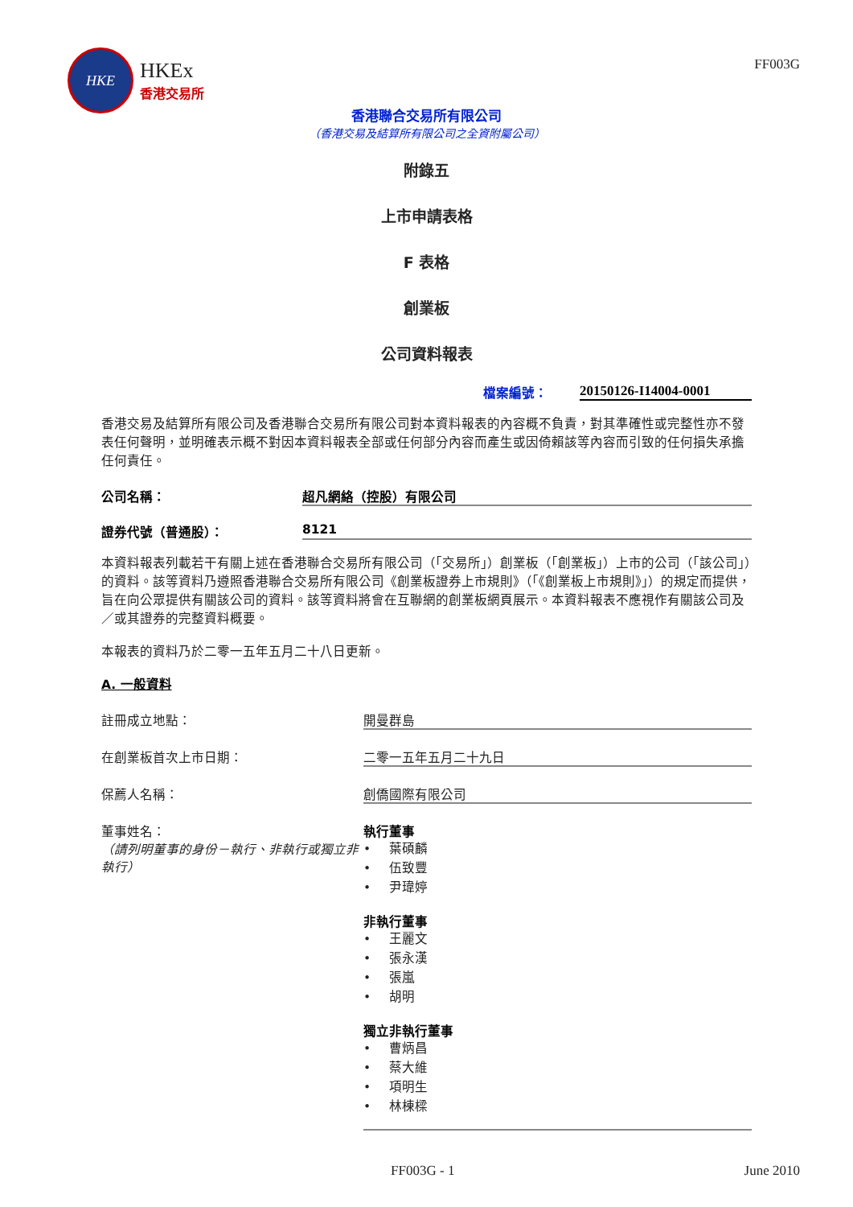HKE
HKEx
香港交易所
FF003G
香港聯合交易所有限公司
（香港交易及結算所有限公司之全資附屬公司）
附錄五
上市申請表格
F 表格
創業板
公司資料報表
檔案編號： 20150126-I14004-0001
香港交易及結算所有限公司及香港聯合交易所有限公司對本資料報表的內容概不負責，對其準確性或完整性亦不發表任何聲明，並明確表示概不對因本資料報表全部或任何部分內容而產生或因倚賴該等內容而引致的任何損失承擔任何責任。
公司名稱： 超凡網絡（控股）有限公司
證券代號（普通股）： 8121
本資料報表列載若干有關上述在香港聯合交易所有限公司（「交易所」）創業板（「創業板」）上市的公司（「該公司」）的資料。該等資料乃遵照香港聯合交易所有限公司《創業板證券上市規則》（「《創業板上市規則》」）的規定而提供，旨在向公眾提供有關該公司的資料。該等資料將會在互聯網的創業板網頁展示。本資料報表不應視作有關該公司及／或其證券的完整資料概要。
本報表的資料乃於二零一五年五月二十八日更新。
A. 一般資料
註冊成立地點： 開曼群島
在創業板首次上市日期： 二零一五年五月二十九日
保薦人名稱： 創僑國際有限公司
董事姓名：
（請列明董事的身份－執行、非執行或獨立非執行）
執行董事
• 葉碩麟
• 伍致豐
• 尹瑋婷
非執行董事
• 王麗文
• 張永漢
• 張嵐
• 胡明
獨立非執行董事
• 曹炳昌
• 蔡大維
• 項明生
• 林棟樑
FF003G - 1 June 2010